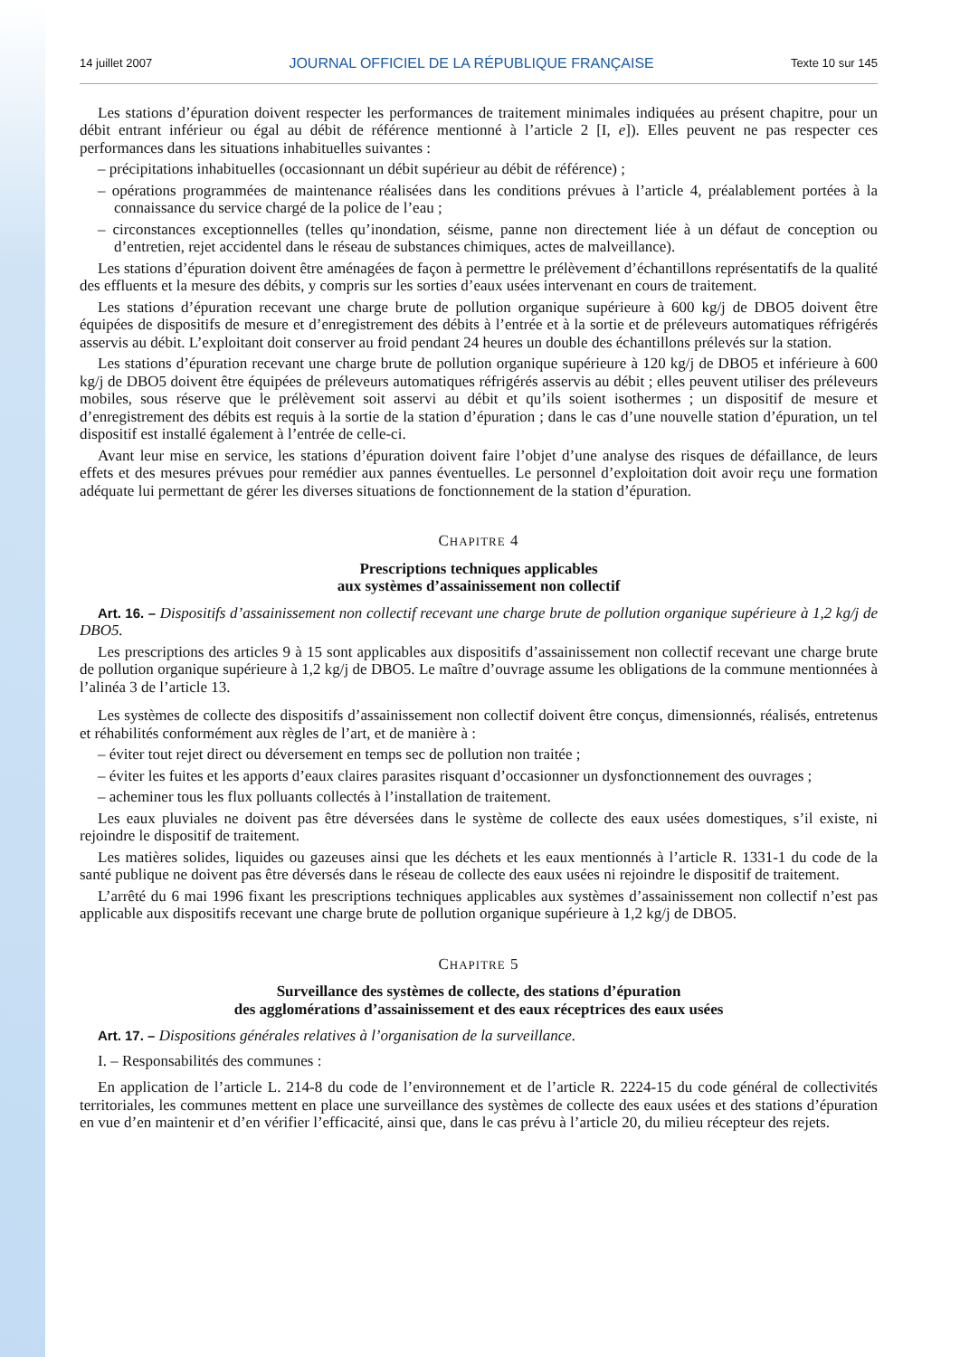14 juillet 2007 JOURNAL OFFICIEL DE LA RÉPUBLIQUE FRANÇAISE Texte 10 sur 145
Les stations d’épuration doivent respecter les performances de traitement minimales indiquées au présent chapitre, pour un débit entrant inférieur ou égal au débit de référence mentionné à l’article 2 [I, e]). Elles peuvent ne pas respecter ces performances dans les situations inhabituelles suivantes :
– précipitations inhabituelles (occasionnant un débit supérieur au débit de référence) ;
– opérations programmées de maintenance réalisées dans les conditions prévues à l’article 4, préalablement portées à la connaissance du service chargé de la police de l’eau ;
– circonstances exceptionnelles (telles qu’inondation, séisme, panne non directement liée à un défaut de conception ou d’entretien, rejet accidentel dans le réseau de substances chimiques, actes de malveillance).
Les stations d’épuration doivent être aménagées de façon à permettre le prélèvement d’échantillons représentatifs de la qualité des effluents et la mesure des débits, y compris sur les sorties d’eaux usées intervenant en cours de traitement.
Les stations d’épuration recevant une charge brute de pollution organique supérieure à 600 kg/j de DBO5 doivent être équipées de dispositifs de mesure et d’enregistrement des débits à l’entrée et à la sortie et de préleveurs automatiques réfrigérés asservis au débit. L’exploitant doit conserver au froid pendant 24 heures un double des échantillons prélevés sur la station.
Les stations d’épuration recevant une charge brute de pollution organique supérieure à 120 kg/j de DBO5 et inférieure à 600 kg/j de DBO5 doivent être équipées de préleveurs automatiques réfrigérés asservis au débit ; elles peuvent utiliser des préleveurs mobiles, sous réserve que le prélèvement soit asservi au débit et qu’ils soient isothermes ; un dispositif de mesure et d’enregistrement des débits est requis à la sortie de la station d’épuration ; dans le cas d’une nouvelle station d’épuration, un tel dispositif est installé également à l’entrée de celle-ci.
Avant leur mise en service, les stations d’épuration doivent faire l’objet d’une analyse des risques de défaillance, de leurs effets et des mesures prévues pour remédier aux pannes éventuelles. Le personnel d’exploitation doit avoir reçu une formation adéquate lui permettant de gérer les diverses situations de fonctionnement de la station d’épuration.
CHAPITRE 4
Prescriptions techniques applicables
aux systèmes d’assainissement non collectif
Art. 16. – Dispositifs d’assainissement non collectif recevant une charge brute de pollution organique supérieure à 1,2 kg/j de DBO5.
Les prescriptions des articles 9 à 15 sont applicables aux dispositifs d’assainissement non collectif recevant une charge brute de pollution organique supérieure à 1,2 kg/j de DBO5. Le maître d’ouvrage assume les obligations de la commune mentionnées à l’alinéa 3 de l’article 13.
Les systèmes de collecte des dispositifs d’assainissement non collectif doivent être conçus, dimensionnés, réalisés, entretenus et réhabilités conformément aux règles de l’art, et de manière à :
– éviter tout rejet direct ou déversement en temps sec de pollution non traitée ;
– éviter les fuites et les apports d’eaux claires parasites risquant d’occasionner un dysfonctionnement des ouvrages ;
– acheminer tous les flux polluants collectés à l’installation de traitement.
Les eaux pluviales ne doivent pas être déversées dans le système de collecte des eaux usées domestiques, s’il existe, ni rejoindre le dispositif de traitement.
Les matières solides, liquides ou gazeuses ainsi que les déchets et les eaux mentionnés à l’article R. 1331-1 du code de la santé publique ne doivent pas être déversés dans le réseau de collecte des eaux usées ni rejoindre le dispositif de traitement.
L’arrêté du 6 mai 1996 fixant les prescriptions techniques applicables aux systèmes d’assainissement non collectif n’est pas applicable aux dispositifs recevant une charge brute de pollution organique supérieure à 1,2 kg/j de DBO5.
CHAPITRE 5
Surveillance des systèmes de collecte, des stations d’épuration
des agglomérations d’assainissement et des eaux réceptrices des eaux usées
Art. 17. – Dispositions générales relatives à l’organisation de la surveillance.
I. – Responsabilités des communes :
En application de l’article L. 214-8 du code de l’environnement et de l’article R. 2224-15 du code général de collectivités territoriales, les communes mettent en place une surveillance des systèmes de collecte des eaux usées et des stations d’épuration en vue d’en maintenir et d’en vérifier l’efficacité, ainsi que, dans le cas prévu à l’article 20, du milieu récepteur des rejets.